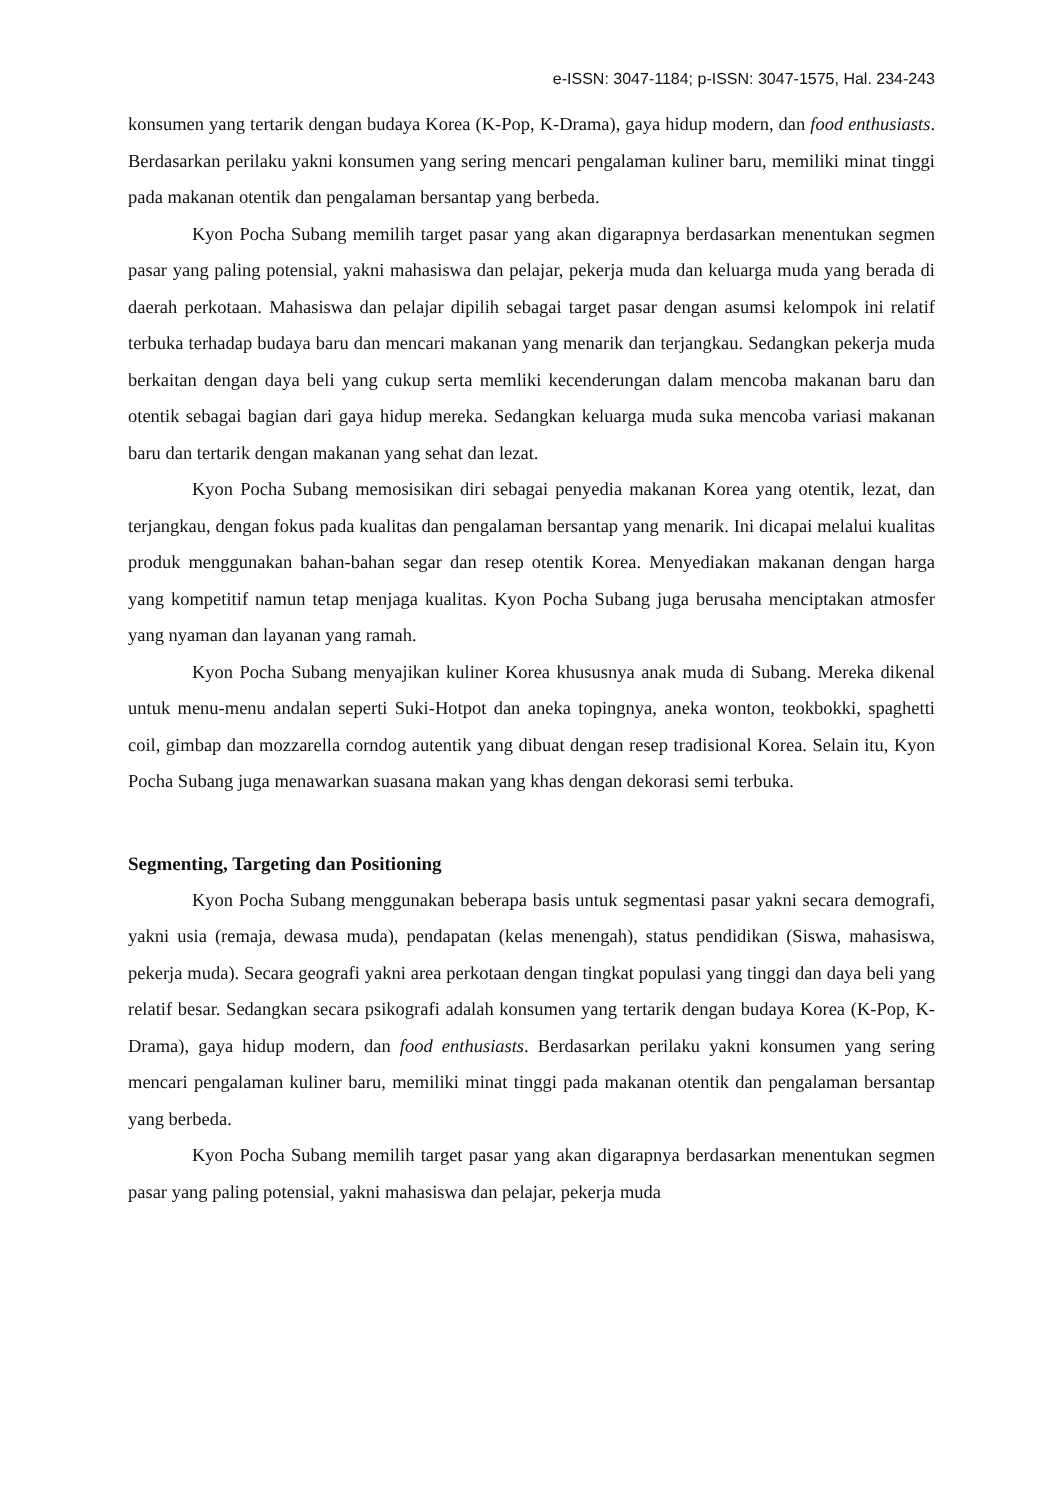e-ISSN: 3047-1184; p-ISSN: 3047-1575, Hal. 234-243
konsumen yang tertarik dengan budaya Korea (K-Pop, K-Drama), gaya hidup modern, dan food enthusiasts. Berdasarkan perilaku yakni konsumen yang sering mencari pengalaman kuliner baru, memiliki minat tinggi pada makanan otentik dan pengalaman bersantap yang berbeda.
Kyon Pocha Subang memilih target pasar yang akan digarapnya berdasarkan menentukan segmen pasar yang paling potensial, yakni mahasiswa dan pelajar, pekerja muda dan keluarga muda yang berada di daerah perkotaan. Mahasiswa dan pelajar dipilih sebagai target pasar dengan asumsi kelompok ini relatif terbuka terhadap budaya baru dan mencari makanan yang menarik dan terjangkau. Sedangkan pekerja muda berkaitan dengan daya beli yang cukup serta memliki kecenderungan dalam mencoba makanan baru dan otentik sebagai bagian dari gaya hidup mereka. Sedangkan keluarga muda suka mencoba variasi makanan baru dan tertarik dengan makanan yang sehat dan lezat.
Kyon Pocha Subang memosisikan diri sebagai penyedia makanan Korea yang otentik, lezat, dan terjangkau, dengan fokus pada kualitas dan pengalaman bersantap yang menarik. Ini dicapai melalui kualitas produk menggunakan bahan-bahan segar dan resep otentik Korea. Menyediakan makanan dengan harga yang kompetitif namun tetap menjaga kualitas. Kyon Pocha Subang juga berusaha menciptakan atmosfer yang nyaman dan layanan yang ramah.
Kyon Pocha Subang menyajikan kuliner Korea khususnya anak muda di Subang. Mereka dikenal untuk menu-menu andalan seperti Suki-Hotpot dan aneka topingnya, aneka wonton, teokbokki, spaghetti coil, gimbap dan mozzarella corndog autentik yang dibuat dengan resep tradisional Korea. Selain itu, Kyon Pocha Subang juga menawarkan suasana makan yang khas dengan dekorasi semi terbuka.
Segmenting, Targeting dan Positioning
Kyon Pocha Subang menggunakan beberapa basis untuk segmentasi pasar yakni secara demografi, yakni usia (remaja, dewasa muda), pendapatan (kelas menengah), status pendidikan (Siswa, mahasiswa, pekerja muda). Secara geografi yakni area perkotaan dengan tingkat populasi yang tinggi dan daya beli yang relatif besar. Sedangkan secara psikografi adalah konsumen yang tertarik dengan budaya Korea (K-Pop, K-Drama), gaya hidup modern, dan food enthusiasts. Berdasarkan perilaku yakni konsumen yang sering mencari pengalaman kuliner baru, memiliki minat tinggi pada makanan otentik dan pengalaman bersantap yang berbeda.
Kyon Pocha Subang memilih target pasar yang akan digarapnya berdasarkan menentukan segmen pasar yang paling potensial, yakni mahasiswa dan pelajar, pekerja muda